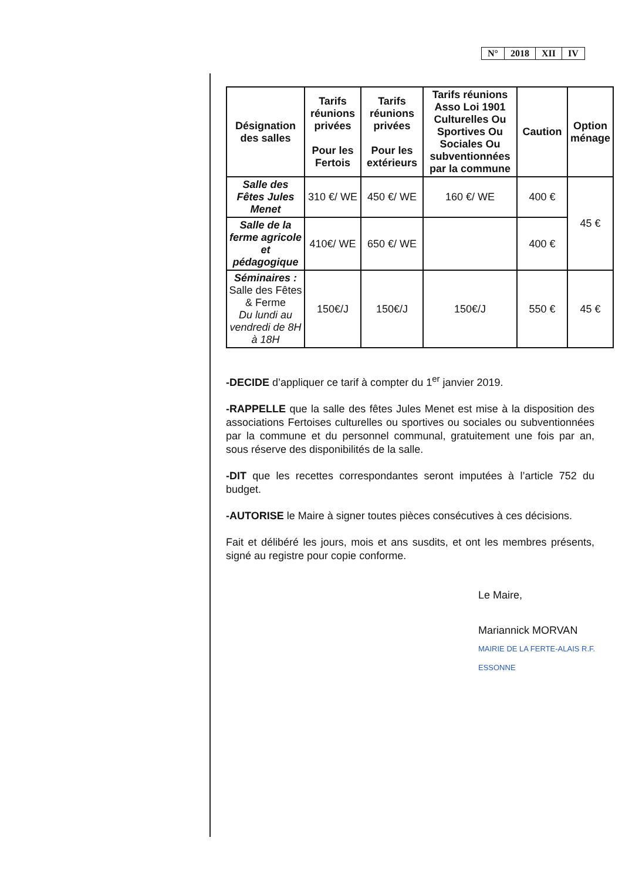| N° | 2018 | XII | IV |
| Désignation des salles | Tarifs réunions privées Pour les Fertois | Tarifs réunions privées Pour les extérieurs | Tarifs réunions Asso Loi 1901 Culturelles Ou Sportives Ou Sociales Ou subventionnées par la commune | Caution | Option ménage |
| --- | --- | --- | --- | --- | --- |
| Salle des Fêtes Jules Menet | 310 €/ WE | 450 €/ WE | 160 €/ WE | 400 € | 45 € |
| Salle de la ferme agricole et pédagogique | 410€/ WE | 650 €/ WE | | 400 € | |
| Séminaires : Salle des Fêtes & Ferme Du lundi au vendredi de 8H à 18H | 150€/J | 150€/J | 150€/J | 550 € | 45 € |
-DECIDE d’appliquer ce tarif à compter du 1<sup>er</sup> janvier 2019.
-RAPPELLE que la salle des fêtes Jules Menet est mise à la disposition des associations Fertoises culturelles ou sportives ou sociales ou subventionnées par la commune et du personnel communal, gratuitement une fois par an, sous réserve des disponibilités de la salle.
-DIT que les recettes correspondantes seront imputées à l’article 752 du budget.
-AUTORISE le Maire à signer toutes pièces consécutives à ces décisions.
Fait et délibéré les jours, mois et ans susdits, et ont les membres présents, signé au registre pour copie conforme.
Le Maire,
Mariannick MORVAN
MAIRIE DE LA FERTE-ALAIS R.F. ESSONNE